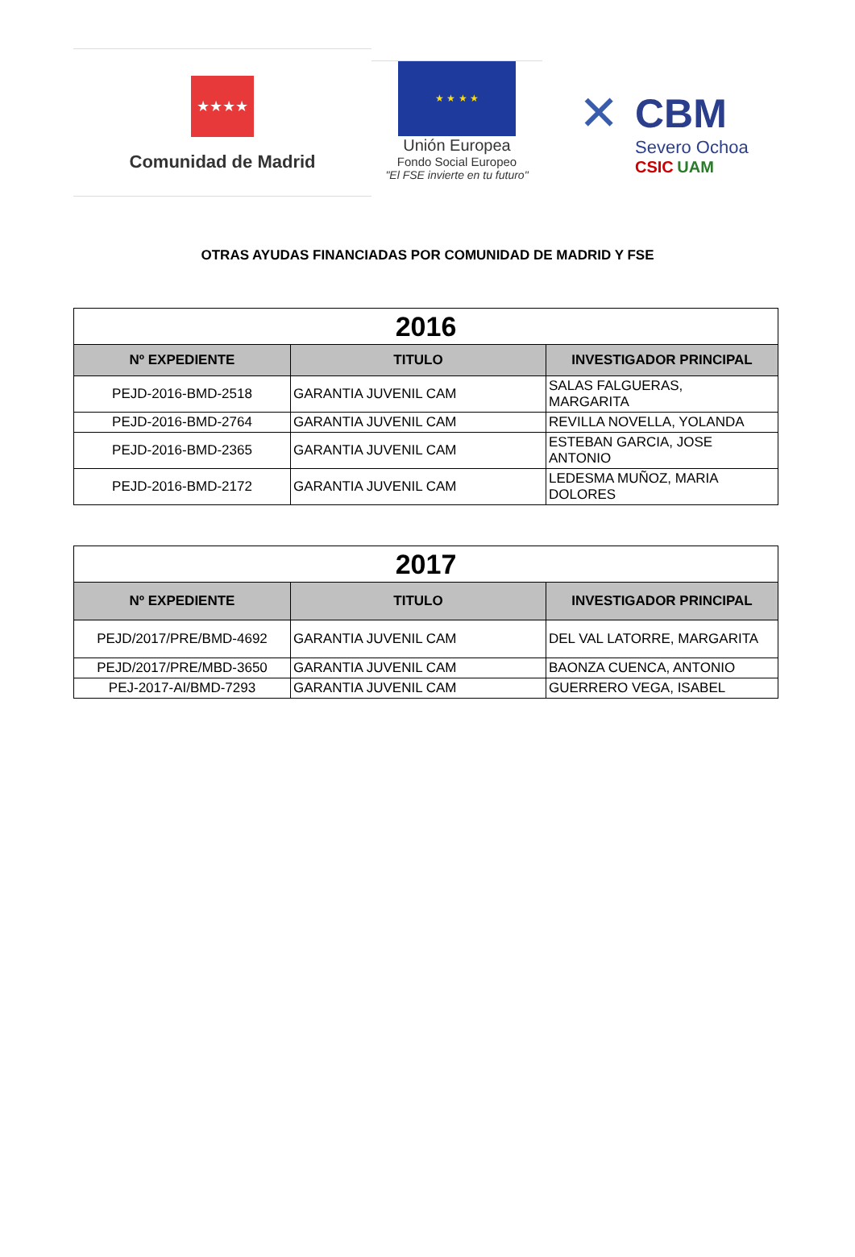★★★★
Comunidad de Madrid
★ ★ ★ ★
Unión Europea
Fondo Social Europeo
"El FSE invierte en tu futuro"
✕
CBM
Severo Ochoa
CSIC UAM
OTRAS AYUDAS FINANCIADAS POR COMUNIDAD DE MADRID Y FSE
| 2016 | | |
| Nº EXPEDIENTE | TITULO | INVESTIGADOR PRINCIPAL |
| PEJD-2016-BMD-2518 | GARANTIA JUVENIL CAM | SALAS FALGUERAS, MARGARITA |
| PEJD-2016-BMD-2764 | GARANTIA JUVENIL CAM | REVILLA NOVELLA, YOLANDA |
| PEJD-2016-BMD-2365 | GARANTIA JUVENIL CAM | ESTEBAN GARCIA, JOSE ANTONIO |
| PEJD-2016-BMD-2172 | GARANTIA JUVENIL CAM | LEDESMA MUÑOZ, MARIA DOLORES |
| 2017 | | |
| Nº EXPEDIENTE | TITULO | INVESTIGADOR PRINCIPAL |
| PEJD/2017/PRE/BMD-4692 | GARANTIA JUVENIL CAM | DEL VAL LATORRE, MARGARITA |
| PEJD/2017/PRE/MBD-3650 | GARANTIA JUVENIL CAM | BAONZA CUENCA, ANTONIO |
| PEJ-2017-AI/BMD-7293 | GARANTIA JUVENIL CAM | GUERRERO VEGA, ISABEL |